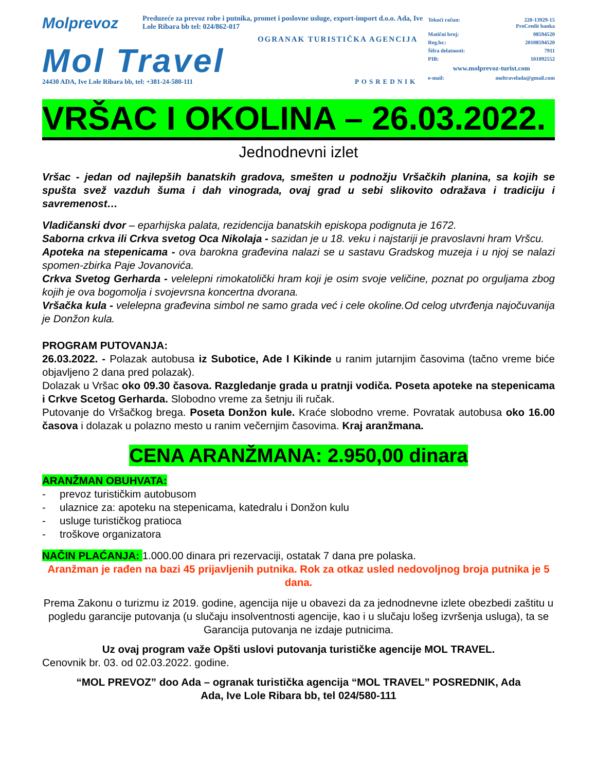Molprevoz Preduzeće za prevoz robe i putnika, promet i poslovne usluge, export-import d.o.o. Ada, Ive Lole Ribara bb tel: 024/862-017
OGRANAK TURISTIČKA AGENCIJA
Mol Travel
24430 ADA, Ive Lole Ribara bb, tel: +381-24-580-111 POSREDNIK
Tekući račun: 220-13929-15
ProCredit banka
Matični broj: 08594520
Reg.br.: 20108594520
Šifra delatnosti: 7911
PIB: 101092552
www.molprevoz-turist.com
e-mail: moltravelada@gmail.com
VRŠAC I OKOLINA – 26.03.2022.
Jednodnevni izlet
Vršac - jedan od najlepših banatskih gradova, smešten u podnožju Vršačkih planina, sa kojih se spušta svež vazduh šuma i dah vinograda, ovaj grad u sebi slikovito odražava i tradiciju i savremenost…
Vladičanski dvor – eparhijska palata, rezidencija banatskih episkopa podignuta je 1672.
Saborna crkva ili Crkva svetog Oca Nikolaja - sazidan je u 18. veku i najstariji je pravoslavni hram Vršcu.
Apoteka na stepenicama - ova barokna građevina nalazi se u sastavu Gradskog muzeja i u njoj se nalazi spomen-zbirka Paje Jovanovića.
Crkva Svetog Gerharda - velelepni rimokatolički hram koji je osim svoje veličine, poznat po orguljama zbog kojih je ova bogomolja i svojevrsna koncertna dvorana.
Vršačka kula - velelepna građevina simbol ne samo grada već i cele okoline.Od celog utvrđenja najočuvanija je Donžon kula.
PROGRAM PUTOVANJA:
26.03.2022. - Polazak autobusa iz Subotice, Ade I Kikinde u ranim jutarnjim časovima (tačno vreme biće objavljeno 2 dana pred polazak).
Dolazak u Vršac oko 09.30 časova. Razgledanje grada u pratnji vodiča. Poseta apoteke na stepenicama i Crkve Scetog Gerharda. Slobodno vreme za šetnju ili ručak.
Putovanje do Vršačkog brega. Poseta Donžon kule. Kraće slobodno vreme. Povratak autobusa oko 16.00 časova i dolazak u polazno mesto u ranim večernjim časovima. Kraj aranžmana.
CENA ARANŽMANA: 2.950,00 dinara
ARANŽMAN OBUHVATA:
- prevoz turističkim autobusom
- ulaznice za: apoteku na stepenicama, katedralu i Donžon kulu
- usluge turističkog pratioca
- troškove organizatora
NAČIN PLAĆANJA: 1.000.00 dinara pri rezervaciji, ostatak 7 dana pre polaska.
Aranžman je rađen na bazi 45 prijavljenih putnika. Rok za otkaz usled nedovoljnog broja putnika je 5 dana.
Prema Zakonu o turizmu iz 2019. godine, agencija nije u obavezi da za jednodnevne izlete obezbedi zaštitu u pogledu garancije putovanja (u slučaju insolventnosti agencije, kao i u slučaju lošeg izvršenja usluga), ta se Garancija putovanja ne izdaje putnicima.
Uz ovaj program važe Opšti uslovi putovanja turističke agencije MOL TRAVEL.
Cenovnik br. 03. od 02.03.2022. godine.
“MOL PREVOZ” doo Ada – ogranak turistička agencija “MOL TRAVEL” POSREDNIK, Ada
Ada, Ive Lole Ribara bb, tel 024/580-111